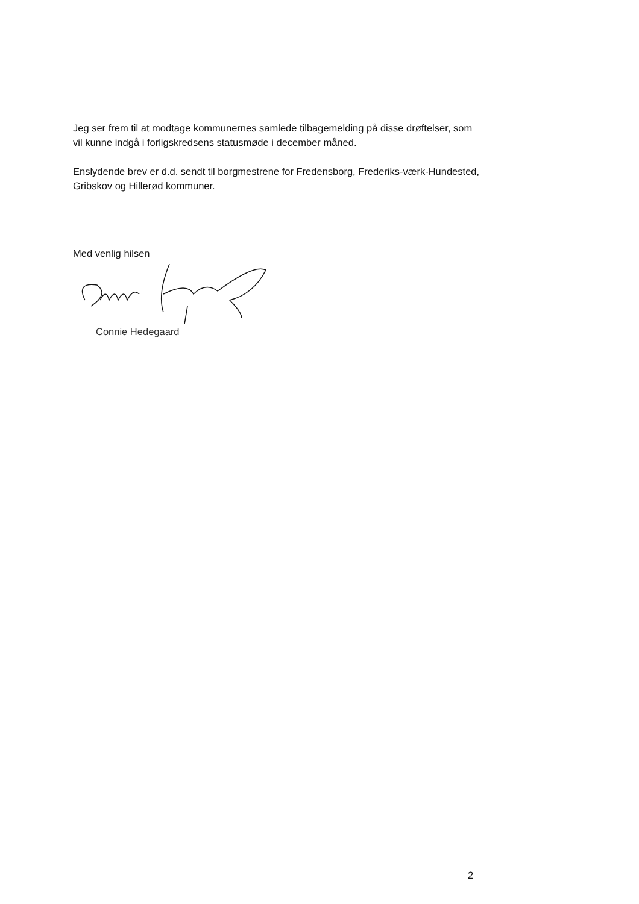Jeg ser frem til at modtage kommunernes samlede tilbagemelding på disse drøftelser, som vil kunne indgå i forligskredsens statusmøde i december måned.
Enslydende brev er d.d. sendt til borgmestrene for Fredensborg, Frederiks-værk-Hundested, Gribskov og Hillerød kommuner.
Med venlig hilsen
Connie Hedegaard
2